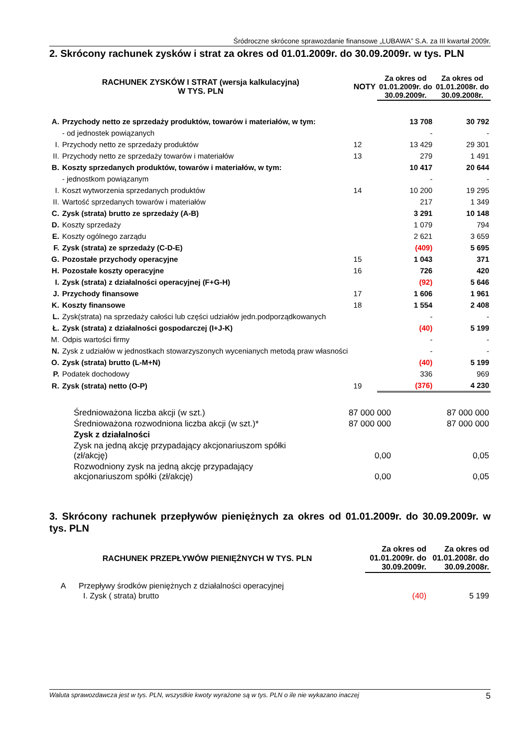Śródroczne skrócone sprawozdanie finansowe „LUBAWA” S.A. za III kwartał 2009r.
2. Skrócony rachunek zysków i strat za okres od 01.01.2009r. do 30.09.2009r. w tys. PLN
| RACHUNEK ZYSKÓW I STRAT (wersja kalkulacyjna) W TYS. PLN | | NOTY | Za okres od 01.01.2009r. do 30.09.2009r. | Za okres od 01.01.2008r. do 30.09.2008r. |
| --- | --- | --- | --- | --- |
| A. | Przychody netto ze sprzedaży produktów, towarów i materiałów, w tym: | | 13 708 | 30 792 |
| | - od jednostek powiązanych | | - | - |
| I. | Przychody netto ze sprzedaży produktów | 12 | 13 429 | 29 301 |
| II. | Przychody netto ze sprzedaży towarów i materiałów | 13 | 279 | 1 491 |
| B. | Koszty sprzedanych produktów, towarów i materiałów, w tym: | | 10 417 | 20 644 |
| | - jednostkom powiązanym | | - | - |
| I. | Koszt wytworzenia sprzedanych produktów | 14 | 10 200 | 19 295 |
| II. | Wartość sprzedanych towarów i materiałów | | 217 | 1 349 |
| C. | Zysk (strata) brutto ze sprzedaży (A-B) | | 3 291 | 10 148 |
| D. | Koszty sprzedaży | | 1 079 | 794 |
| E. | Koszty ogólnego zarządu | | 2 621 | 3 659 |
| F. | Zysk (strata) ze sprzedaży (C-D-E) | | (409) | 5 695 |
| G. | Pozostałe przychody operacyjne | 15 | 1 043 | 371 |
| H. | Pozostałe koszty operacyjne | 16 | 726 | 420 |
| I. | Zysk (strata) z działalności operacyjnej (F+G-H) | | (92) | 5 646 |
| J. | Przychody finansowe | 17 | 1 606 | 1 961 |
| K. | Koszty finansowe | 18 | 1 554 | 2 408 |
| L. | Zysk(strata) na sprzedaży całości lub części udziałów jedn.podporządkowanych | | - | - |
| Ł. | Zysk (strata) z działalności gospodarczej (I+J-K) | | (40) | 5 199 |
| M. | Odpis wartości firmy | | - | - |
| N. | Zysk z udziałów w jednostkach stowarzyszonych wycenianych metodą praw własności | | - | - |
| O. | Zysk (strata) brutto (L-M+N) | | (40) | 5 199 |
| P. | Podatek dochodowy | | 336 | 969 |
| R. | Zysk (strata) netto (O-P) | 19 | (376) | 4 230 |
| | Średnioważona liczba akcji (w szt.) | 87 000 000 | 87 000 000 |
| | Średnioważona rozwodniona liczba akcji (w szt.)* | 87 000 000 | 87 000 000 |
| | Zysk z działalności | | |
| | Zysk na jedną akcję przypadający akcjonariuszom spółki (zł/akcję) | 0,00 | 0,05 |
| | Rozwodniony zysk na jedną akcję przypadający akcjonariuszom spółki (zł/akcję) | 0,00 | 0,05 |
3. Skrócony rachunek przepływów pieniężnych za okres od 01.01.2009r. do 30.09.2009r. w tys. PLN
| RACHUNEK PRZEPŁYWÓW PIENIĘŻNYCH W TYS. PLN | | Za okres od 01.01.2009r. do 30.09.2009r. | Za okres od 01.01.2008r. do 30.09.2008r. |
| --- | --- | --- | --- |
| A | Przepływy środków pieniężnych z działalności operacyjnej | | |
| | I. Zysk ( strata) brutto | (40) | 5 199 |
Waluta sprawozdawcza jest w tys. PLN, wszystkie kwoty wyrażone są w tys. PLN o ile nie wykazano inaczej 5